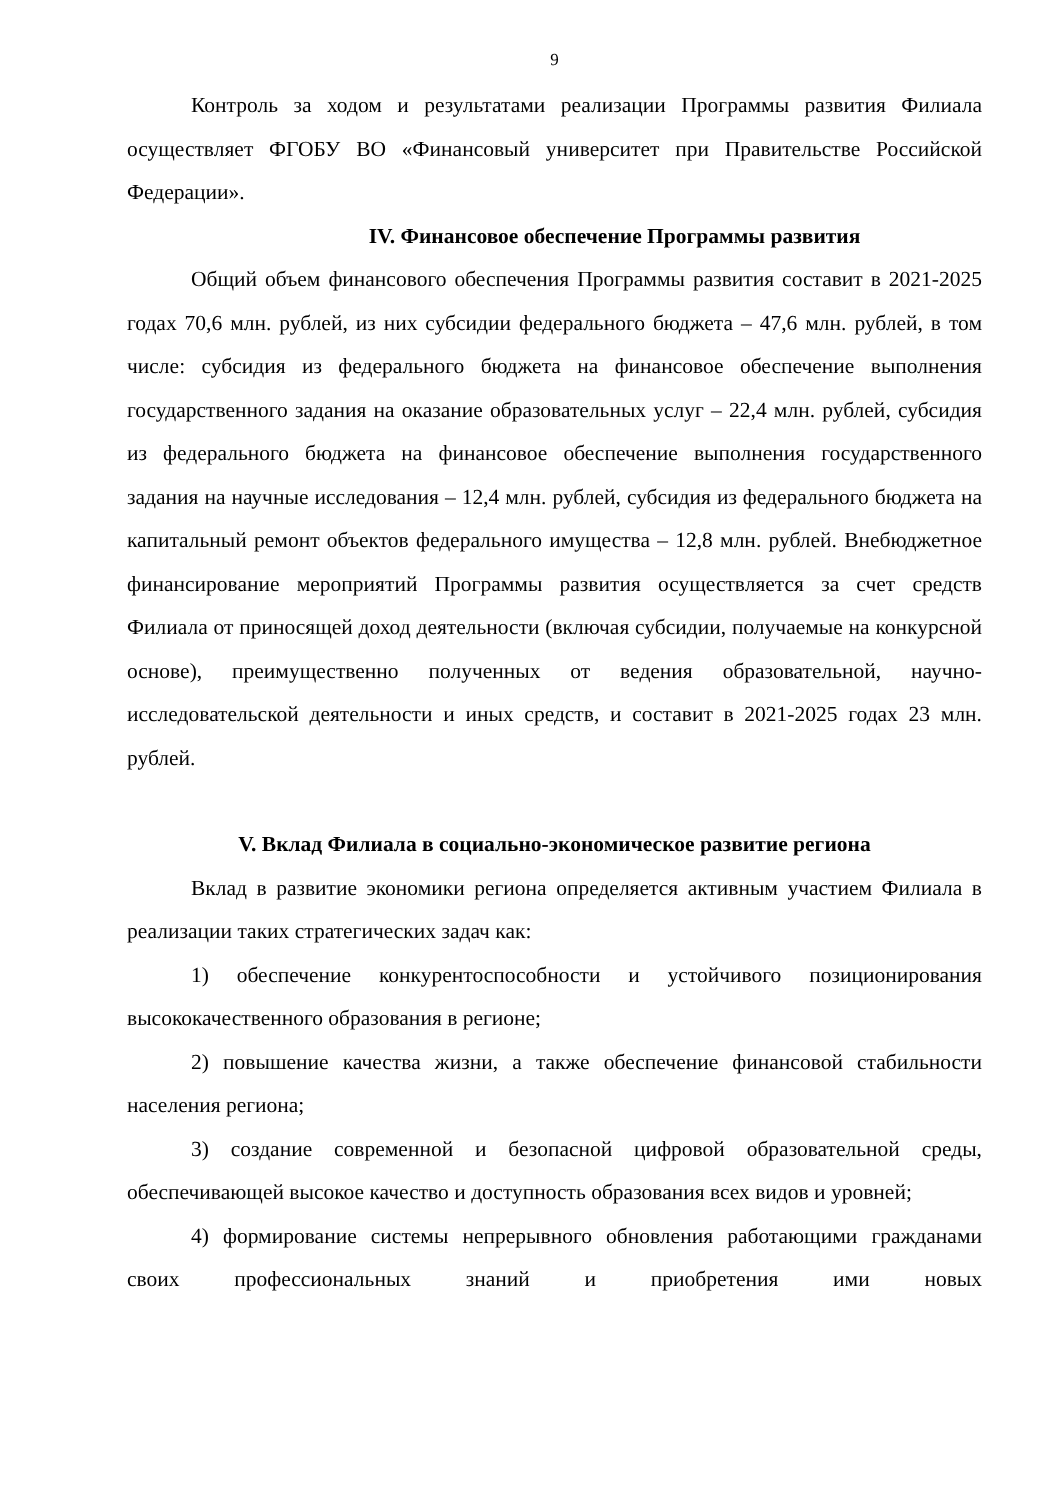9
Контроль за ходом и результатами реализации Программы развития Филиала осуществляет ФГОБУ ВО «Финансовый университет при Правительстве Российской Федерации».
IV. Финансовое обеспечение Программы развития
Общий объем финансового обеспечения Программы развития составит в 2021-2025 годах 70,6 млн. рублей, из них субсидии федерального бюджета – 47,6 млн. рублей, в том числе: субсидия из федерального бюджета на финансовое обеспечение выполнения государственного задания на оказание образовательных услуг – 22,4 млн. рублей, субсидия из федерального бюджета на финансовое обеспечение выполнения государственного задания на научные исследования – 12,4 млн. рублей, субсидия из федерального бюджета на капитальный ремонт объектов федерального имущества – 12,8 млн. рублей. Внебюджетное финансирование мероприятий Программы развития осуществляется за счет средств Филиала от приносящей доход деятельности (включая субсидии, получаемые на конкурсной основе), преимущественно полученных от ведения образовательной, научно-исследовательской деятельности и иных средств, и составит в 2021-2025 годах 23 млн. рублей.
V. Вклад Филиала в социально-экономическое развитие региона
Вклад в развитие экономики региона определяется активным участием Филиала в реализации таких стратегических задач как:
1) обеспечение конкурентоспособности и устойчивого позиционирования высококачественного образования в регионе;
2) повышение качества жизни, а также обеспечение финансовой стабильности населения региона;
3) создание современной и безопасной цифровой образовательной среды, обеспечивающей высокое качество и доступность образования всех видов и уровней;
4) формирование системы непрерывного обновления работающими гражданами своих профессиональных знаний и приобретения ими новых